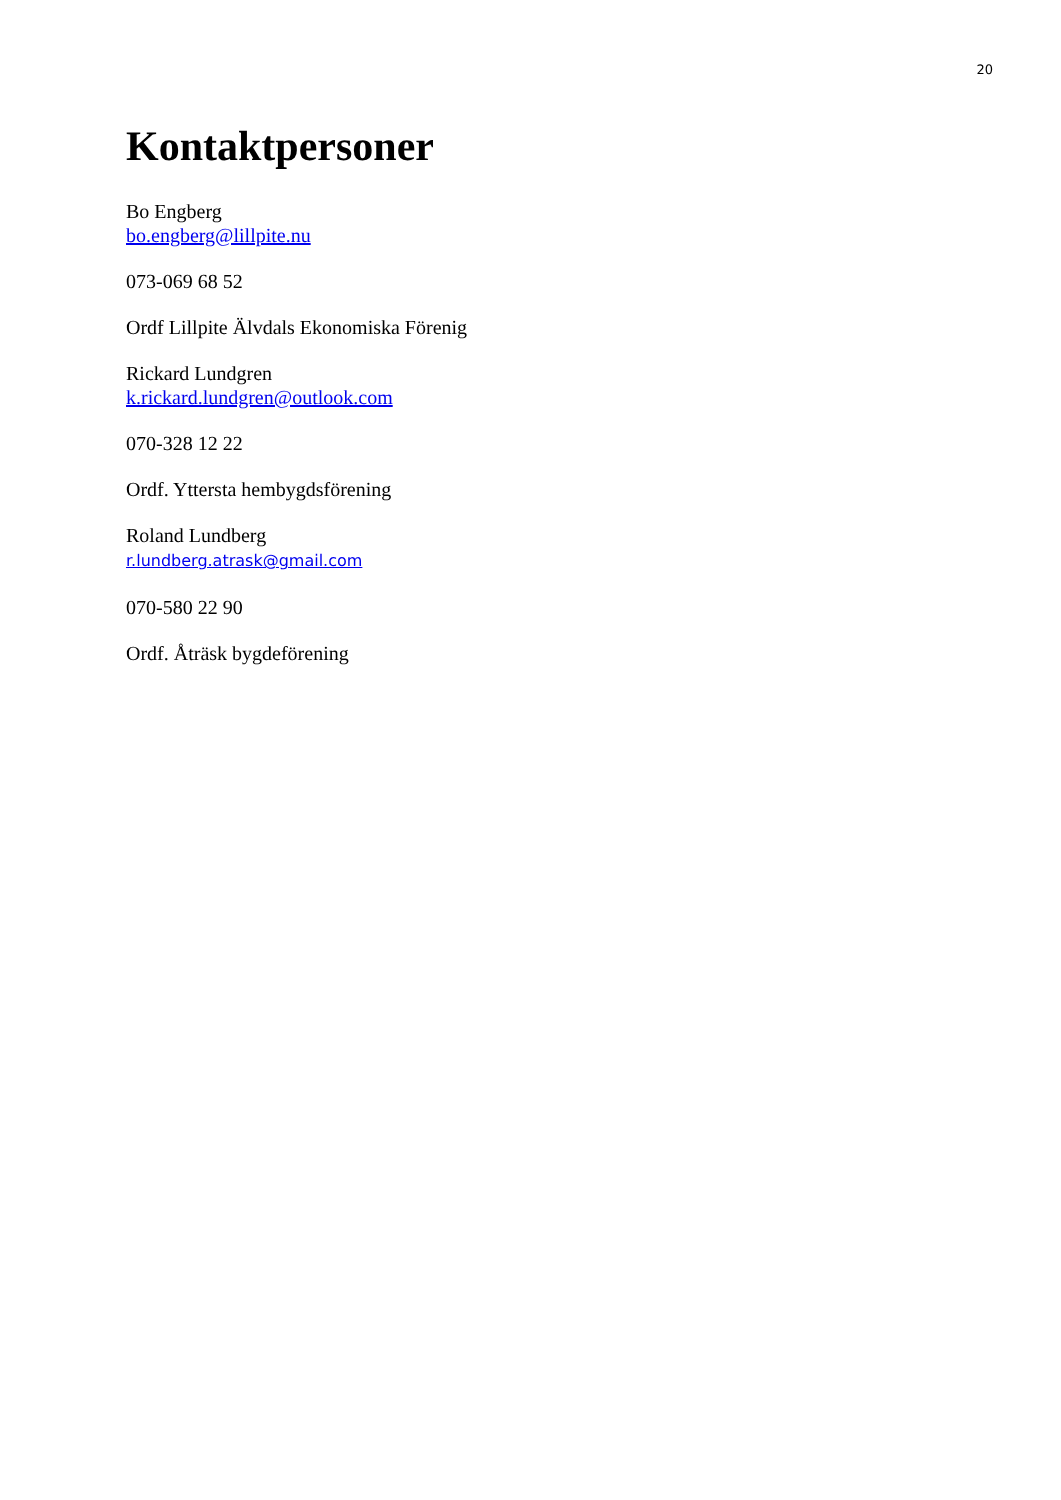20
Kontaktpersoner
Bo Engberg
bo.engberg@lillpite.nu
073-069 68 52
Ordf Lillpite Älvdals Ekonomiska Förenig
Rickard Lundgren
k.rickard.lundgren@outlook.com
070-328 12 22
Ordf. Yttersta hembygdsförening
Roland Lundberg
r.lundberg.atrask@gmail.com
070-580 22 90
Ordf. Åträsk bygdeförening